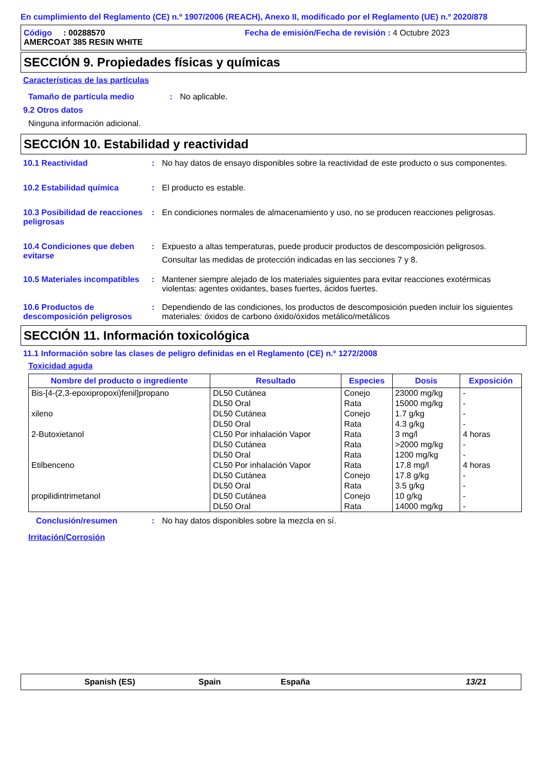En cumplimiento del Reglamento (CE) n.º 1907/2006 (REACH), Anexo II, modificado por el Reglamento (UE) n.º 2020/878
Código : 00288570 Fecha de emisión/Fecha de revisión : 4 Octubre 2023
AMERCOAT 385 RESIN WHITE
SECCIÓN 9. Propiedades físicas y químicas
Características de las partículas
Tamaño de partícula medio : No aplicable.
9.2 Otros datos
Ninguna información adicional.
SECCIÓN 10. Estabilidad y reactividad
10.1 Reactividad : No hay datos de ensayo disponibles sobre la reactividad de este producto o sus componentes.
10.2 Estabilidad química : El producto es estable.
10.3 Posibilidad de reacciones peligrosas
: En condiciones normales de almacenamiento y uso, no se producen reacciones peligrosas.
10.4 Condiciones que deben evitarse
: Expuesto a altas temperaturas, puede producir productos de descomposición peligrosos.
Consultar las medidas de protección indicadas en las secciones 7 y 8.
10.5 Materiales incompatibles
: Mantener siempre alejado de los materiales siguientes para evitar reacciones exotérmicas violentas: agentes oxidantes, bases fuertes, ácidos fuertes.
10.6 Productos de descomposición peligrosos
: Dependiendo de las condiciones, los productos de descomposición pueden incluir los siguientes materiales: óxidos de carbono óxido/óxidos metálico/metálicos
SECCIÓN 11. Información toxicológica
11.1 Información sobre las clases de peligro definidas en el Reglamento (CE) n.º 1272/2008
Toxicidad aguda
| Nombre del producto o ingrediente | Resultado | Especies | Dosis | Exposición |
| --- | --- | --- | --- | --- |
| Bis-[4-(2,3-epoxipropoxi)fenil]propano | DL50 Cutánea DL50 Oral | Conejo Rata | 23000 mg/kg 15000 mg/kg | - - |
| xileno | DL50 Cutánea DL50 Oral | Conejo Rata | 1.7 g/kg 4.3 g/kg | - - |
| 2-Butoxietanol | CL50 Por inhalación Vapor DL50 Cutánea DL50 Oral | Rata Rata Rata | 3 mg/l >2000 mg/kg 1200 mg/kg | 4 horas - - |
| Etilbenceno | CL50 Por inhalación Vapor DL50 Cutánea DL50 Oral | Rata Conejo Rata | 17.8 mg/l 17.8 g/kg 3.5 g/kg | 4 horas - - |
| propilidintrimetanol | DL50 Cutánea DL50 Oral | Conejo Rata | 10 g/kg 14000 mg/kg | - - |
Conclusión/resumen : No hay datos disponibles sobre la mezcla en sí.
Irritación/Corrosión
Spanish (ES) Spain España 13/21